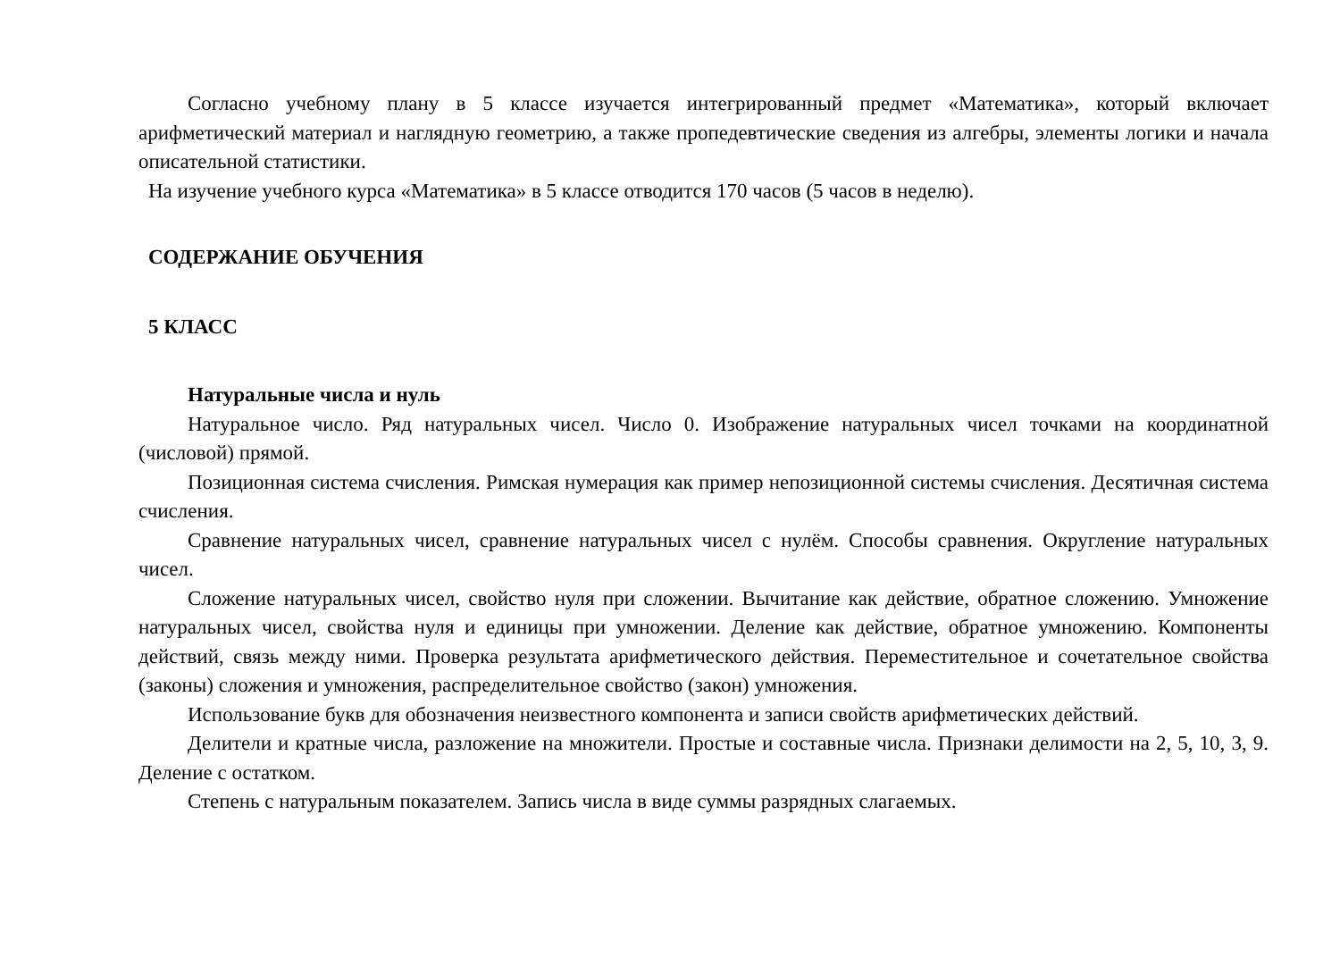Согласно учебному плану в 5 классе изучается интегрированный предмет «Математика», который включает арифметический материал и наглядную геометрию, а также пропедевтические сведения из алгебры, элементы логики и начала описательной статистики.
На изучение учебного курса «Математика» в 5 классе отводится 170 часов (5 часов в неделю).
СОДЕРЖАНИЕ ОБУЧЕНИЯ
5 КЛАСС
Натуральные числа и нуль
Натуральное число. Ряд натуральных чисел. Число 0. Изображение натуральных чисел точками на координатной (числовой) прямой.
Позиционная система счисления. Римская нумерация как пример непозиционной системы счисления. Десятичная система счисления.
Сравнение натуральных чисел, сравнение натуральных чисел с нулём. Способы сравнения. Округление натуральных чисел.
Сложение натуральных чисел, свойство нуля при сложении. Вычитание как действие, обратное сложению. Умножение натуральных чисел, свойства нуля и единицы при умножении. Деление как действие, обратное умножению. Компоненты действий, связь между ними. Проверка результата арифметического действия. Переместительное и сочетательное свойства (законы) сложения и умножения, распределительное свойство (закон) умножения.
Использование букв для обозначения неизвестного компонента и записи свойств арифметических действий.
Делители и кратные числа, разложение на множители. Простые и составные числа. Признаки делимости на 2, 5, 10, 3, 9. Деление с остатком.
Степень с натуральным показателем. Запись числа в виде суммы разрядных слагаемых.